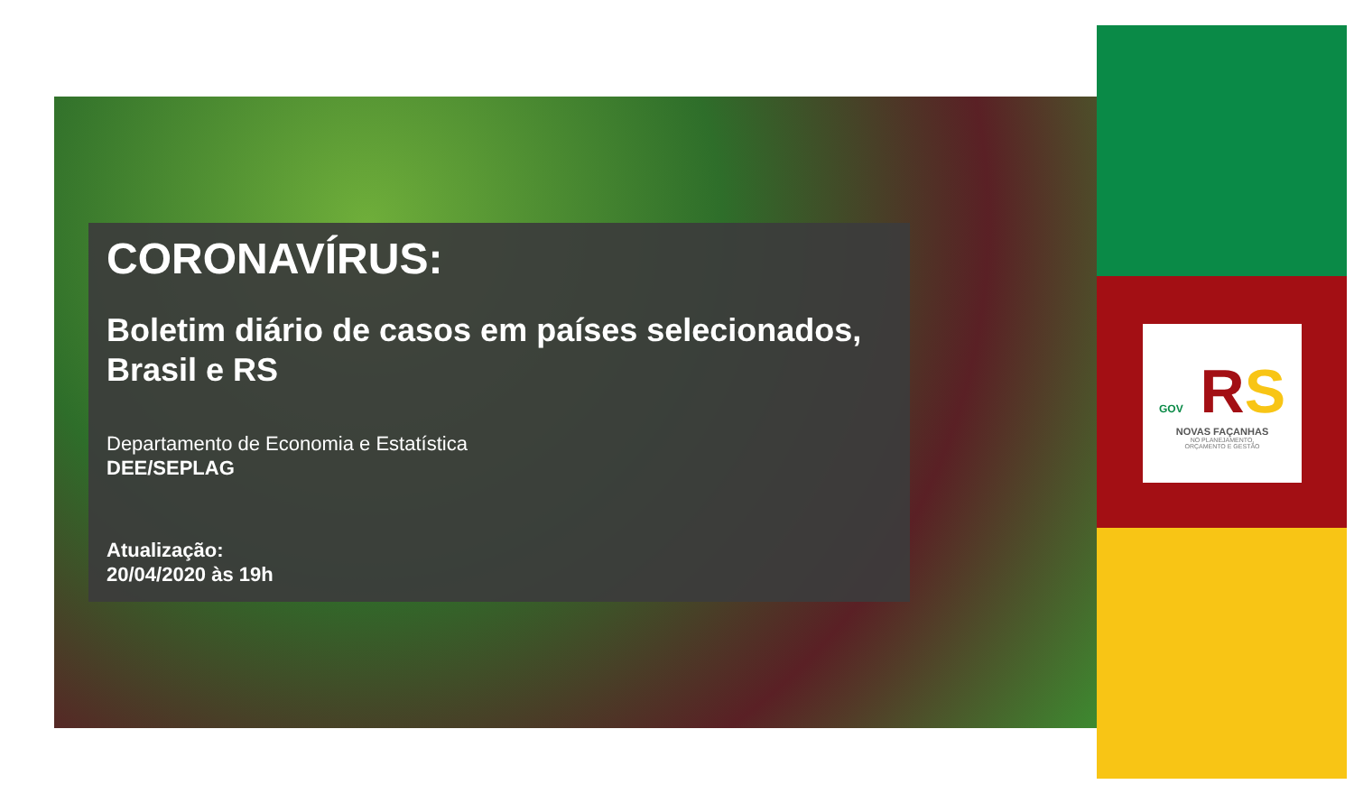CORONAVÍRUS:
Boletim diário de casos em países selecionados, Brasil e RS
Departamento de Economia e Estatística
DEE/SEPLAG
Atualização:
20/04/2020 às 19h
GOV RS
NOVAS FAÇANHAS
NO PLANEJAMENTO,
ORÇAMENTO E GESTÃO